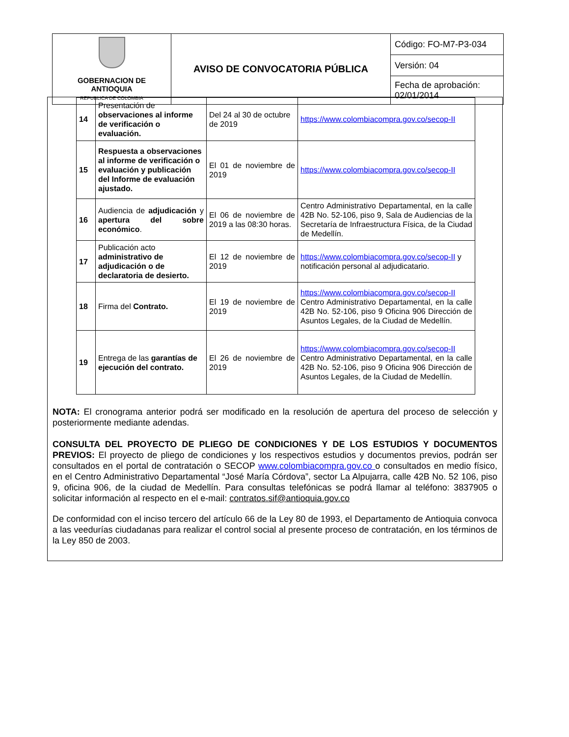| GOBERNACION DE ANTIOQUIA REPUBLICA DE COLOMBIA | AVISO DE CONVOCATORIA PÚBLICA | Código: FO-M7-P3-034 |
| | | Versión: 04 |
| | | Fecha de aprobación: 02/01/2014 |
| 14 | Presentación de observaciones al informe de verificación o evaluación. | Del 24 al 30 de octubre de 2019 | https://www.colombiacompra.gov.co/secop-II |
| 15 | Respuesta a observaciones al informe de verificación o evaluación y publicación del Informe de evaluación ajustado. | El 01 de noviembre de 2019 | https://www.colombiacompra.gov.co/secop-II |
| 16 | Audiencia de adjudicación y apertura del sobre económico . | El 06 de noviembre de 2019 a las 08:30 horas. | Centro Administrativo Departamental, en la calle 42B No. 52-106, piso 9, Sala de Audiencias de la Secretaría de Infraestructura Física, de la Ciudad de Medellín. |
| 17 | Publicación acto administrativo de adjudicación o de declaratoria de desierto. | El 12 de noviembre de 2019 | https://www.colombiacompra.gov.co/secop-II y notificación personal al adjudicatario. |
| 18 | Firma del Contrato. | El 19 de noviembre de 2019 | https://www.colombiacompra.gov.co/secop-II Centro Administrativo Departamental, en la calle 42B No. 52-106, piso 9 Oficina 906 Dirección de Asuntos Legales, de la Ciudad de Medellín. |
| 19 | Entrega de las garantías de ejecución del contrato. | El 26 de noviembre de 2019 | https://www.colombiacompra.gov.co/secop-II Centro Administrativo Departamental, en la calle 42B No. 52-106, piso 9 Oficina 906 Dirección de Asuntos Legales, de la Ciudad de Medellín. |
NOTA: El cronograma anterior podrá ser modificado en la resolución de apertura del proceso de selección y posteriormente mediante adendas.
CONSULTA DEL PROYECTO DE PLIEGO DE CONDICIONES Y DE LOS ESTUDIOS Y DOCUMENTOS PREVIOS: El proyecto de pliego de condiciones y los respectivos estudios y documentos previos, podrán ser consultados en el portal de contratación o SECOP www.colombiacompra.gov.co o consultados en medio físico, en el Centro Administrativo Departamental “José María Córdova”, sector La Alpujarra, calle 42B No. 52 106, piso 9, oficina 906, de la ciudad de Medellín. Para consultas telefónicas se podrá llamar al teléfono: 3837905 o solicitar información al respecto en el e-mail: contratos.sif@antioquia.gov.co
De conformidad con el inciso tercero del artículo 66 de la Ley 80 de 1993, el Departamento de Antioquia convoca a las veedurías ciudadanas para realizar el control social al presente proceso de contratación, en los términos de la Ley 850 de 2003.